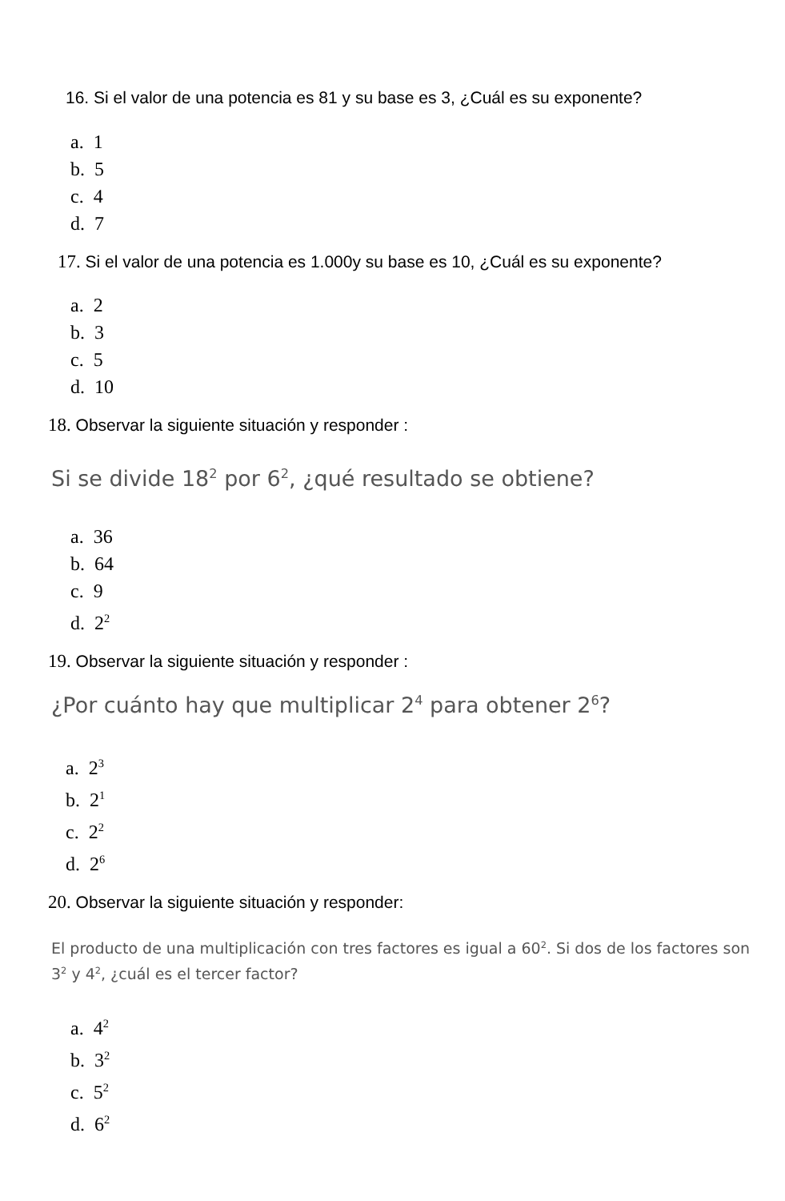16. Si el valor de una potencia es 81 y su base es 3, ¿Cuál es su exponente?
a. 1
b. 5
c. 4
d. 7
17. Si el valor de una potencia es 1.000y su base es 10, ¿Cuál es su exponente?
a. 2
b. 3
c. 5
d. 10
18. Observar la siguiente situación y responder :
Si se divide 18<sup>2</sup> por 6<sup>2</sup>, ¿qué resultado se obtiene?
a. 36
b. 64
c. 9
d. 2<sup>2</sup>
19. Observar la siguiente situación y responder :
¿Por cuánto hay que multiplicar 2<sup>4</sup> para obtener 2<sup>6</sup>?
a. 2<sup>3</sup>
b. 2<sup>1</sup>
c. 2<sup>2</sup>
d. 2<sup>6</sup>
20. Observar la siguiente situación y responder:
El producto de una multiplicación con tres factores es igual a 60<sup>2</sup>. Si dos de los factores son
3<sup>2</sup> y 4<sup>2</sup>, ¿cuál es el tercer factor?
a. 4<sup>2</sup>
b. 3<sup>2</sup>
c. 5<sup>2</sup>
d. 6<sup>2</sup>